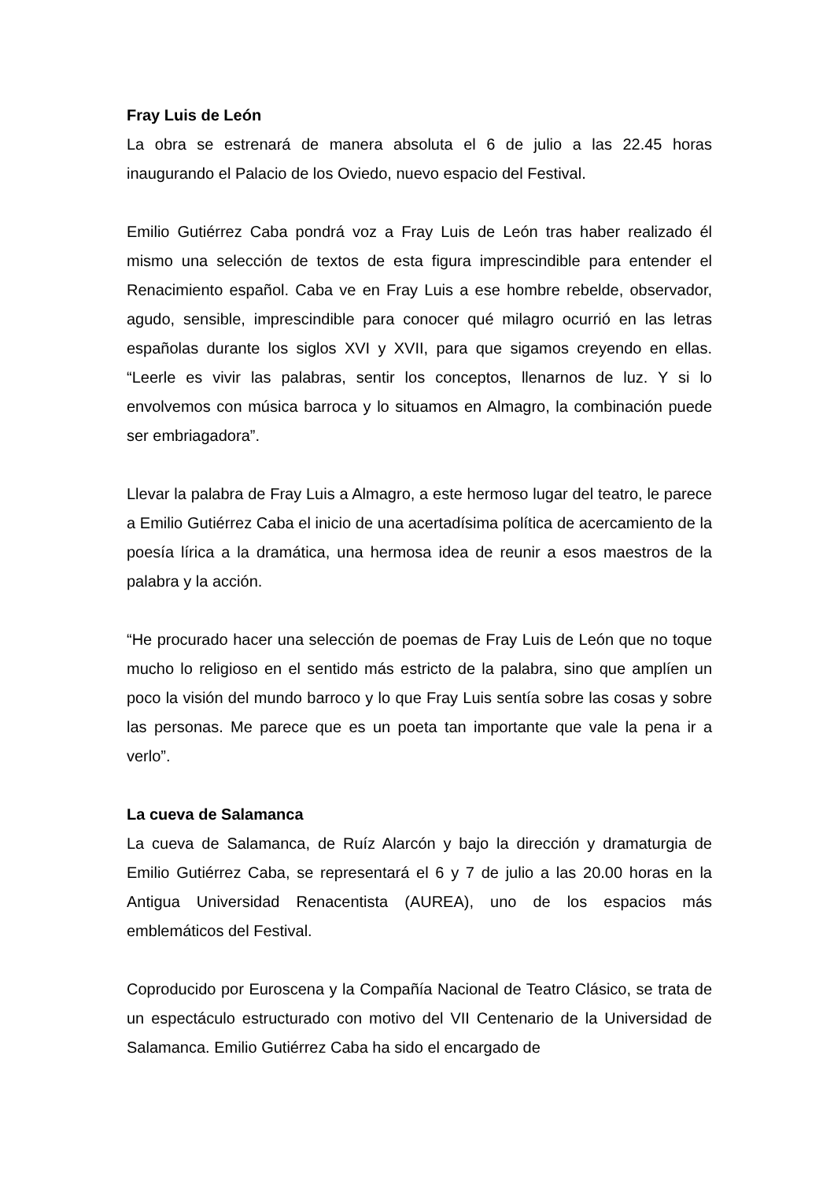Fray Luis de León
La obra se estrenará de manera absoluta el 6 de julio a las 22.45 horas inaugurando el Palacio de los Oviedo, nuevo espacio del Festival.
Emilio Gutiérrez Caba pondrá voz a Fray Luis de León tras haber realizado él mismo una selección de textos de esta figura imprescindible para entender el Renacimiento español. Caba ve en Fray Luis a ese hombre rebelde, observador, agudo, sensible, imprescindible para conocer qué milagro ocurrió en las letras españolas durante los siglos XVI y XVII, para que sigamos creyendo en ellas. “Leerle es vivir las palabras, sentir los conceptos, llenarnos de luz. Y si lo envolvemos con música barroca y lo situamos en Almagro, la combinación puede ser embriagadora”.
Llevar la palabra de Fray Luis a Almagro, a este hermoso lugar del teatro, le parece a Emilio Gutiérrez Caba el inicio de una acertadísima política de acercamiento de la poesía lírica a la dramática, una hermosa idea de reunir a esos maestros de la palabra y la acción.
“He procurado hacer una selección de poemas de Fray Luis de León que no toque mucho lo religioso en el sentido más estricto de la palabra, sino que amplíen un poco la visión del mundo barroco y lo que Fray Luis sentía sobre las cosas y sobre las personas. Me parece que es un poeta tan importante que vale la pena ir a verlo”.
La cueva de Salamanca
La cueva de Salamanca, de Ruíz Alarcón y bajo la dirección y dramaturgia de Emilio Gutiérrez Caba, se representará el 6 y 7 de julio a las 20.00 horas en la Antigua Universidad Renacentista (AUREA), uno de los espacios más emblemáticos del Festival.
Coproducido por Euroscena y la Compañía Nacional de Teatro Clásico, se trata de un espectáculo estructurado con motivo del VII Centenario de la Universidad de Salamanca. Emilio Gutiérrez Caba ha sido el encargado de